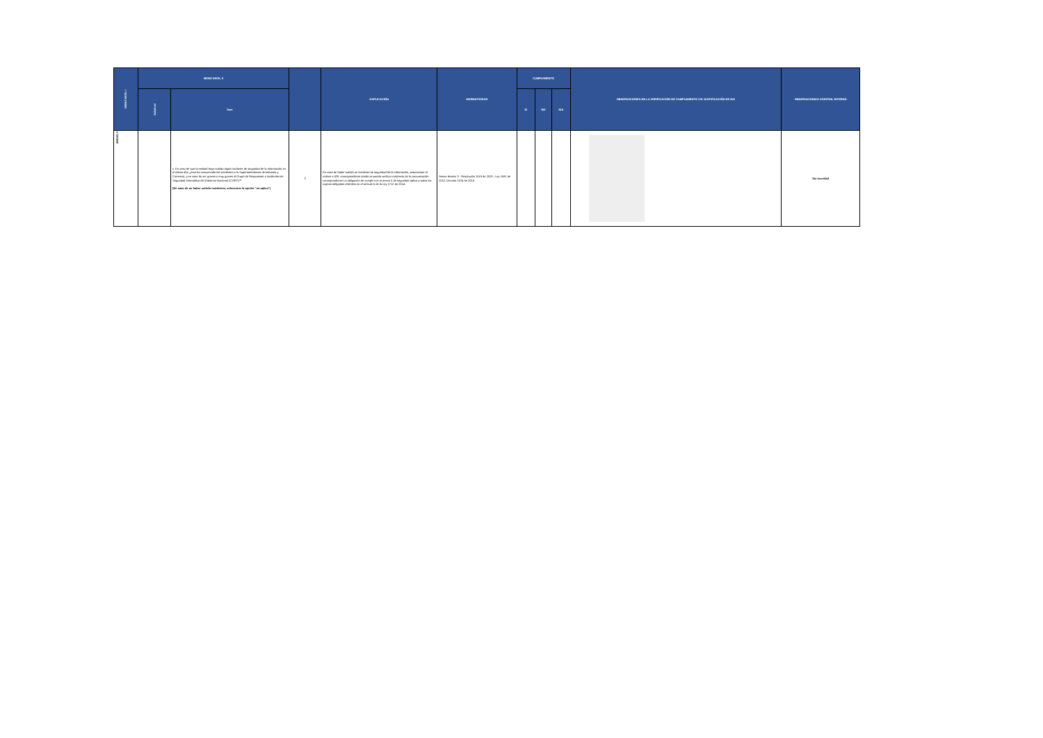| MENÚ NIVEL I | MENÚ NIVEL II | | | EXPLICACIÓN | NORMATIVIDAD | CUMPLIMIENTO | | | OBSERVACIONES DE LA VERIFICACIÓN DE CUMPLIMIENTO Y/O JUSTIFICACIÓN DE N/A | OBSERVACIONES CONTROL INTERNO |
| --- | --- | --- | --- | --- | --- | --- | --- | --- | --- | --- |
| | Subnivel | Ítem | | | | SI | NO | N/A | | |
| ANEXO 3 | | c. En caso de que la entidad haya sufrido algún incidente de seguridad de la información en el último año ¿esta ha comunicado los incidentes a la Superintendencia de Industria y Comercio, y en caso de ser graves o muy graves al Grupo de Respuestas a Incidentes de Seguridad Informática del Gobierno Nacional (CSIRT)?* (En caso de no haber sufrido incidentes, seleccione la opción "no aplica") | 3 | En caso de haber sufrido un incidente de seguridad de la información, proporcione el enlace o URL correspondiente donde se pueda verificar evidencia de la comunicación correspondiente La obligación de cumplir con el anexo 3 de seguridad aplica a todos los sujetos obligados referidos en el artículo 5 de la Ley 1712 de 2014. | Anexo técnico 3 - Resolución 1519 de 2020-, Ley 1581 de 2012, Decreto 1074 de 2015. | | | | | Sin novedad |